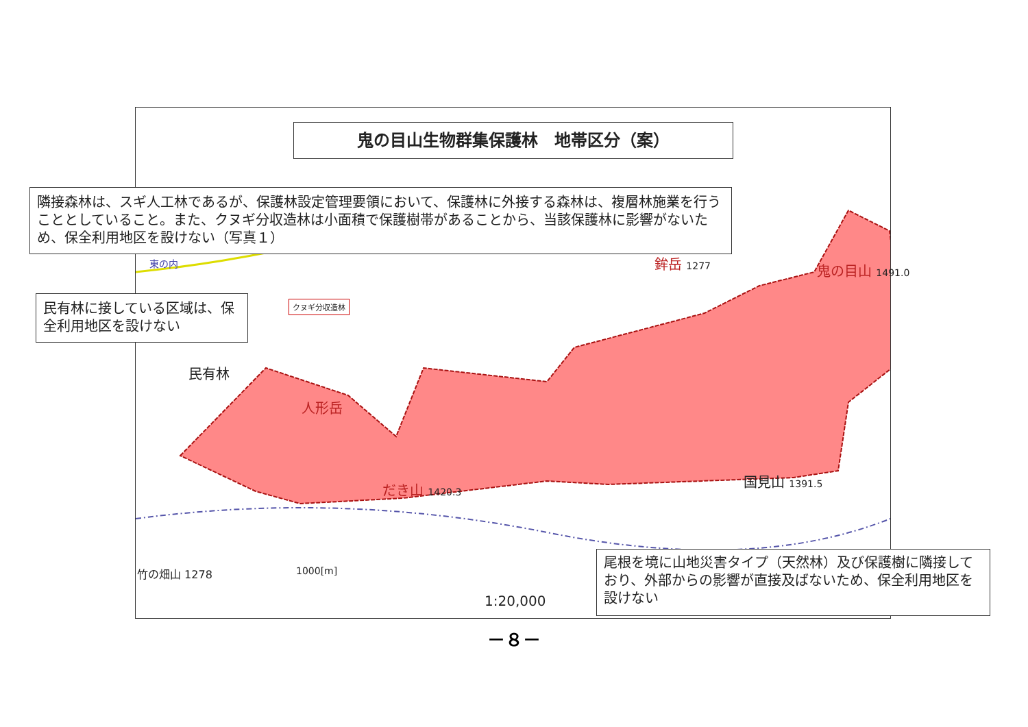鬼の目山生物群集保護林　地帯区分（案）
隣接森林は、スギ人工林であるが、保護林設定管理要領において、保護林に外接する森林は、複層林施業を行うこととしていること。また、クヌギ分収造林は小面積で保護樹帯があることから、当該保護林に影響がないため、保全利用地区を設けない（写真１）
東の内
民有林に接している区域は、保全利用地区を設けない
クヌギ分収造林
民有林
人形岳
鉾岳 1277 鬼の目山 1491.0
国見山 1391.5
だき山 1420.3
竹の畑山 1278 1000[m]
1:20,000
尾根を境に山地災害タイプ（天然林）及び保護樹に隣接しており、外部からの影響が直接及ばないため、保全利用地区を設けない
－８－